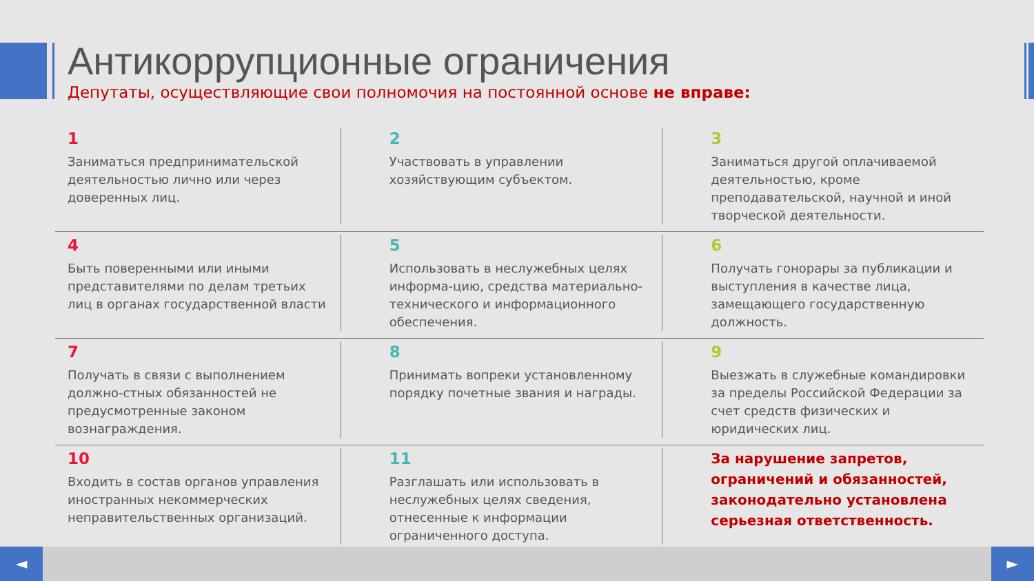Антикоррупционные ограничения
Депутаты, осуществляющие свои полномочия на постоянной основе не вправе:
1
Заниматься предпринимательской деятельностью лично или через доверенных лиц.
2
Участвовать в управлении хозяйствующим субъектом.
3
Заниматься другой оплачиваемой деятельностью, кроме преподавательской, научной и иной творческой деятельности.
4
Быть поверенными или иными представителями по делам третьих лиц в органах государственной власти
5
Использовать в неслужебных целях информа-цию, средства материально-технического и информационного обеспечения.
6
Получать гонорары за публикации и выступления в качестве лица, замещающего государственную должность.
7
Получать в связи с выполнением должно-стных обязанностей не предусмотренные законом вознаграждения.
8
Принимать вопреки установленному порядку почетные звания и награды.
9
Выезжать в служебные командировки за пределы Российской Федерации за счет средств физических и юридических лиц.
10
Входить в состав органов управления иностранных некоммерческих неправительственных организаций.
11
Разглашать или использовать в неслужебных целях сведения, отнесенные к информации ограниченного доступа.
За нарушение запретов, ограничений и обязанностей, законодательно установлена серьезная ответственность.
◄ ►